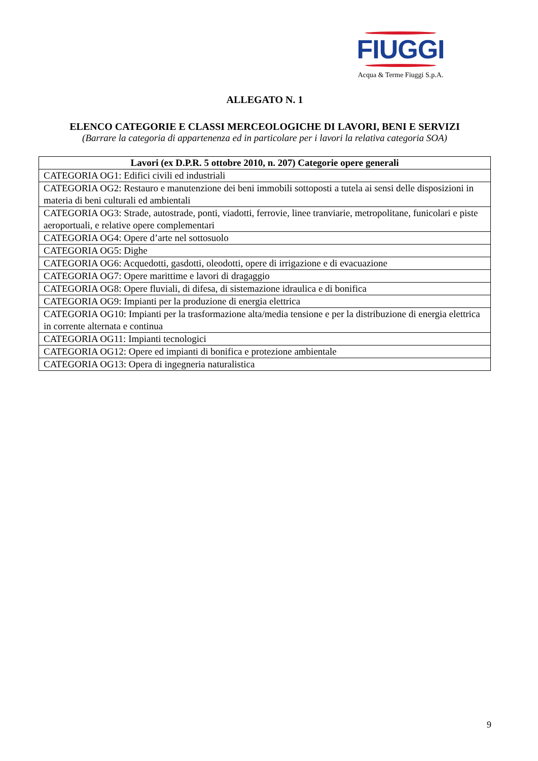FIUGGI
Acqua & Terme Fiuggi S.p.A.
ALLEGATO N. 1
ELENCO CATEGORIE E CLASSI MERCEOLOGICHE DI LAVORI, BENI E SERVIZI
(Barrare la categoria di appartenenza ed in particolare per i lavori la relativa categoria SOA)
| Lavori (ex D.P.R. 5 ottobre 2010, n. 207) Categorie opere generali |
| --- |
| CATEGORIA OG1: Edifici civili ed industriali |
| CATEGORIA OG2: Restauro e manutenzione dei beni immobili sottoposti a tutela ai sensi delle disposizioni in materia di beni culturali ed ambientali |
| CATEGORIA OG3: Strade, autostrade, ponti, viadotti, ferrovie, linee tranviarie, metropolitane, funicolari e piste aeroportuali, e relative opere complementari |
| CATEGORIA OG4: Opere d’arte nel sottosuolo |
| CATEGORIA OG5: Dighe |
| CATEGORIA OG6: Acquedotti, gasdotti, oleodotti, opere di irrigazione e di evacuazione |
| CATEGORIA OG7: Opere marittime e lavori di dragaggio |
| CATEGORIA OG8: Opere fluviali, di difesa, di sistemazione idraulica e di bonifica |
| CATEGORIA OG9: Impianti per la produzione di energia elettrica |
| CATEGORIA OG10: Impianti per la trasformazione alta/media tensione e per la distribuzione di energia elettrica in corrente alternata e continua |
| CATEGORIA OG11: Impianti tecnologici |
| CATEGORIA OG12: Opere ed impianti di bonifica e protezione ambientale |
| CATEGORIA OG13: Opera di ingegneria naturalistica |
9